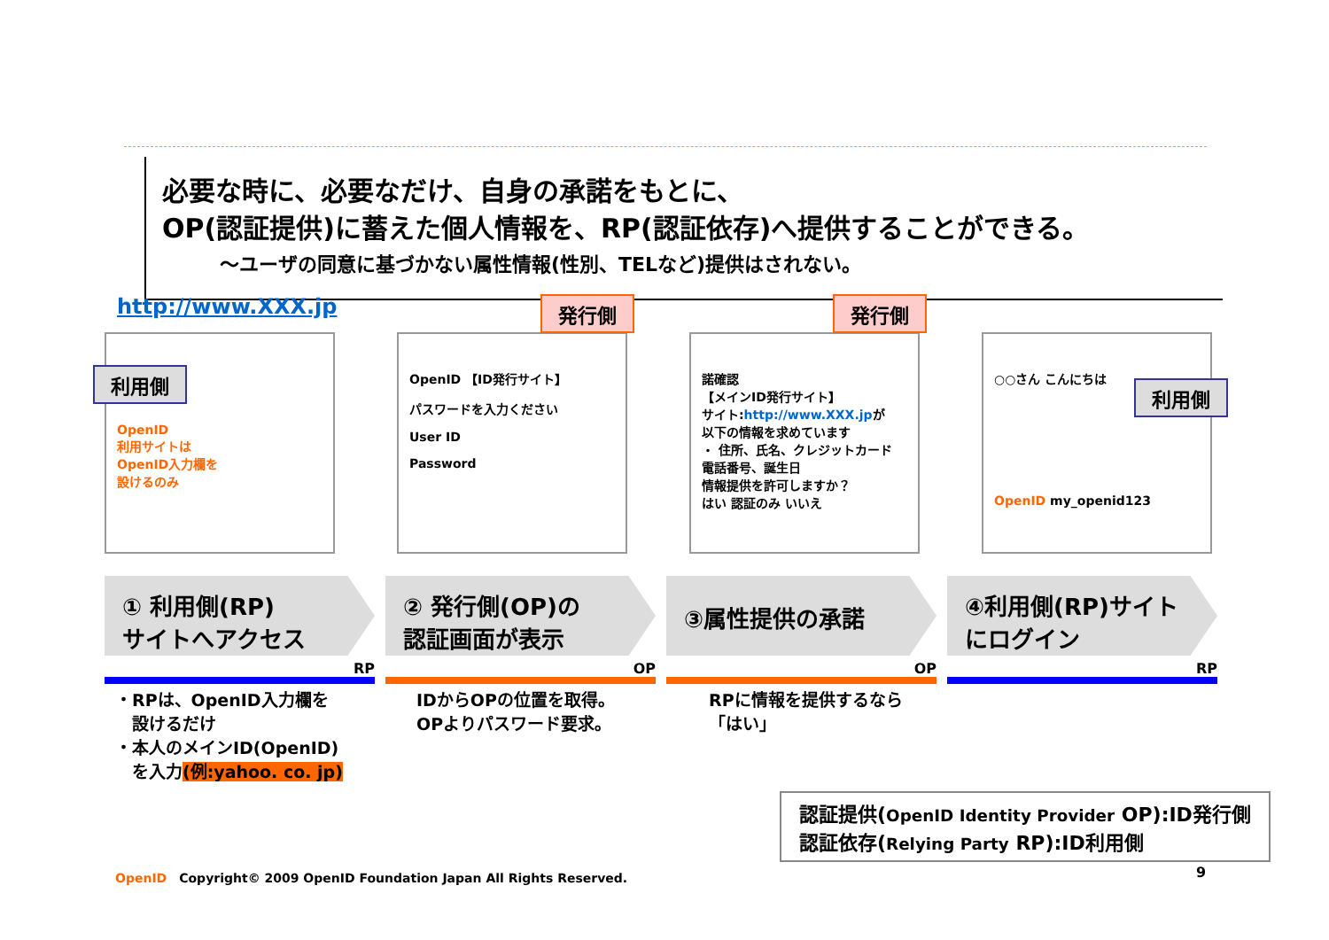必要な時に、必要なだけ、自身の承諾をもとに、
OP(認証提供)に蓄えた個人情報を、RP(認証依存)へ提供することができる。
～ユーザの同意に基づかない属性情報(性別、TELなど)提供はされない。
http://www.XXX.jp
利用側
OpenID
利用サイトは
OpenID入力欄を
設けるのみ
発行側
OpenID 【ID発行サイト】
パスワードを入力ください
User ID
Password
発行側
諾確認
【メインID発行サイト】
サイト:http://www.XXX.jpが
以下の情報を求めています
・ 住所、氏名、クレジットカード
電話番号、誕生日
情報提供を許可しますか？
はい 認証のみ いいえ
○○さん こんにちは
利用側
OpenID my_openid123
① 利用側(RP)
サイトへアクセス
② 発行側(OP)の
認証画面が表示
③属性提供の承諾
④利用側(RP)サイト
にログイン
RP OP OP RP
・RPは、OpenID入力欄を
　設けるだけ
・本人のメインID(OpenID)
　を入力(例:yahoo. co. jp)
IDからOPの位置を取得。
OPよりパスワード要求。
RPに情報を提供するなら
「はい」
認証提供(OpenID Identity Provider OP):ID発行側
認証依存(Relying Party RP):ID利用側
OpenID　Copyright© 2009 OpenID Foundation Japan All Rights Reserved.
9